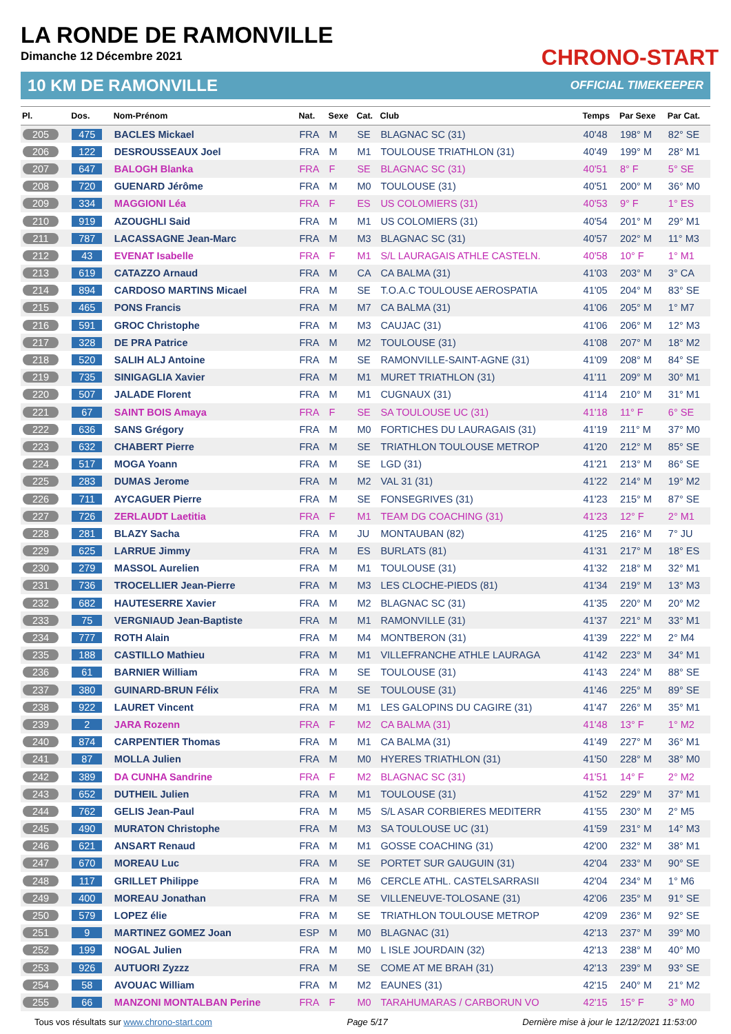LA RONDE DE RAMONVILLE
Dimanche 12 Décembre 2021
CHRONO-START
10 KM DE RAMONVILLE OFFICIAL TIMEKEEPER
| Pl. | Dos. | Nom-Prénom | Nat. | Sexe | Cat. | Club | Temps | Par Sexe | Par Cat. |
| --- | --- | --- | --- | --- | --- | --- | --- | --- | --- |
| 205 | 475 | BACLES Mickael | FRA | M | SE | BLAGNAC SC (31) | 40'48 | 198° M | 82° SE |
| 206 | 122 | DESROUSSEAUX Joel | FRA | M | M1 | TOULOUSE TRIATHLON (31) | 40'49 | 199° M | 28° M1 |
| 207 | 647 | BALOGH Blanka | FRA | F | SE | BLAGNAC SC (31) | 40'51 | 8° F | 5° SE |
| 208 | 720 | GUENARD Jérôme | FRA | M | M0 | TOULOUSE (31) | 40'51 | 200° M | 36° M0 |
| 209 | 334 | MAGGIONI Léa | FRA | F | ES | US COLOMIERS (31) | 40'53 | 9° F | 1° ES |
| 210 | 919 | AZOUGHLI Said | FRA | M | M1 | US COLOMIERS (31) | 40'54 | 201° M | 29° M1 |
| 211 | 787 | LACASSAGNE Jean-Marc | FRA | M | M3 | BLAGNAC SC (31) | 40'57 | 202° M | 11° M3 |
| 212 | 43 | EVENAT Isabelle | FRA | F | M1 | S/L LAURAGAIS ATHLE CASTELN. | 40'58 | 10° F | 1° M1 |
| 213 | 619 | CATAZZO Arnaud | FRA | M | CA | CA BALMA (31) | 41'03 | 203° M | 3° CA |
| 214 | 894 | CARDOSO MARTINS Micael | FRA | M | SE | T.O.A.C TOULOUSE AEROSPATIA | 41'05 | 204° M | 83° SE |
| 215 | 465 | PONS Francis | FRA | M | M7 | CA BALMA (31) | 41'06 | 205° M | 1° M7 |
| 216 | 591 | GROC Christophe | FRA | M | M3 | CAUJAC (31) | 41'06 | 206° M | 12° M3 |
| 217 | 328 | DE PRA Patrice | FRA | M | M2 | TOULOUSE (31) | 41'08 | 207° M | 18° M2 |
| 218 | 520 | SALIH ALJ Antoine | FRA | M | SE | RAMONVILLE-SAINT-AGNE (31) | 41'09 | 208° M | 84° SE |
| 219 | 735 | SINIGAGLIA Xavier | FRA | M | M1 | MURET TRIATHLON (31) | 41'11 | 209° M | 30° M1 |
| 220 | 507 | JALADE Florent | FRA | M | M1 | CUGNAUX (31) | 41'14 | 210° M | 31° M1 |
| 221 | 67 | SAINT BOIS Amaya | FRA | F | SE | SA TOULOUSE UC (31) | 41'18 | 11° F | 6° SE |
| 222 | 636 | SANS Grégory | FRA | M | M0 | FORTICHES DU LAURAGAIS (31) | 41'19 | 211° M | 37° M0 |
| 223 | 632 | CHABERT Pierre | FRA | M | SE | TRIATHLON TOULOUSE METROP | 41'20 | 212° M | 85° SE |
| 224 | 517 | MOGA Yoann | FRA | M | SE | LGD (31) | 41'21 | 213° M | 86° SE |
| 225 | 283 | DUMAS Jerome | FRA | M | M2 | VAL 31 (31) | 41'22 | 214° M | 19° M2 |
| 226 | 711 | AYCAGUER Pierre | FRA | M | SE | FONSEGRIVES (31) | 41'23 | 215° M | 87° SE |
| 227 | 726 | ZERLAUDT Laetitia | FRA | F | M1 | TEAM DG COACHING (31) | 41'23 | 12° F | 2° M1 |
| 228 | 281 | BLAZY Sacha | FRA | M | JU | MONTAUBAN (82) | 41'25 | 216° M | 7° JU |
| 229 | 625 | LARRUE Jimmy | FRA | M | ES | BURLATS (81) | 41'31 | 217° M | 18° ES |
| 230 | 279 | MASSOL Aurelien | FRA | M | M1 | TOULOUSE (31) | 41'32 | 218° M | 32° M1 |
| 231 | 736 | TROCELLIER Jean-Pierre | FRA | M | M3 | LES CLOCHE-PIEDS (81) | 41'34 | 219° M | 13° M3 |
| 232 | 682 | HAUTESERRE Xavier | FRA | M | M2 | BLAGNAC SC (31) | 41'35 | 220° M | 20° M2 |
| 233 | 75 | VERGNIAUD Jean-Baptiste | FRA | M | M1 | RAMONVILLE (31) | 41'37 | 221° M | 33° M1 |
| 234 | 777 | ROTH Alain | FRA | M | M4 | MONTBERON (31) | 41'39 | 222° M | 2° M4 |
| 235 | 188 | CASTILLO Mathieu | FRA | M | M1 | VILLEFRANCHE ATHLE LAURAGA | 41'42 | 223° M | 34° M1 |
| 236 | 61 | BARNIER William | FRA | M | SE | TOULOUSE (31) | 41'43 | 224° M | 88° SE |
| 237 | 380 | GUINARD-BRUN Félix | FRA | M | SE | TOULOUSE (31) | 41'46 | 225° M | 89° SE |
| 238 | 922 | LAURET Vincent | FRA | M | M1 | LES GALOPINS DU CAGIRE (31) | 41'47 | 226° M | 35° M1 |
| 239 | 2 | JARA Rozenn | FRA | F | M2 | CA BALMA (31) | 41'48 | 13° F | 1° M2 |
| 240 | 874 | CARPENTIER Thomas | FRA | M | M1 | CA BALMA (31) | 41'49 | 227° M | 36° M1 |
| 241 | 87 | MOLLA Julien | FRA | M | M0 | HYERES TRIATHLON (31) | 41'50 | 228° M | 38° M0 |
| 242 | 389 | DA CUNHA Sandrine | FRA | F | M2 | BLAGNAC SC (31) | 41'51 | 14° F | 2° M2 |
| 243 | 652 | DUTHEIL Julien | FRA | M | M1 | TOULOUSE (31) | 41'52 | 229° M | 37° M1 |
| 244 | 762 | GELIS Jean-Paul | FRA | M | M5 | S/L ASAR CORBIERES MEDITERR | 41'55 | 230° M | 2° M5 |
| 245 | 490 | MURATON Christophe | FRA | M | M3 | SA TOULOUSE UC (31) | 41'59 | 231° M | 14° M3 |
| 246 | 621 | ANSART Renaud | FRA | M | M1 | GOSSE COACHING (31) | 42'00 | 232° M | 38° M1 |
| 247 | 670 | MOREAU Luc | FRA | M | SE | PORTET SUR GAUGUIN (31) | 42'04 | 233° M | 90° SE |
| 248 | 117 | GRILLET Philippe | FRA | M | M6 | CERCLE ATHL. CASTELSARRASII | 42'04 | 234° M | 1° M6 |
| 249 | 400 | MOREAU Jonathan | FRA | M | SE | VILLENEUVE-TOLOSANE (31) | 42'06 | 235° M | 91° SE |
| 250 | 579 | LOPEZ élie | FRA | M | SE | TRIATHLON TOULOUSE METROP | 42'09 | 236° M | 92° SE |
| 251 | 9 | MARTINEZ GOMEZ Joan | ESP | M | M0 | BLAGNAC (31) | 42'13 | 237° M | 39° M0 |
| 252 | 199 | NOGAL Julien | FRA | M | M0 | L ISLE JOURDAIN (32) | 42'13 | 238° M | 40° M0 |
| 253 | 926 | AUTUORI Zyzzz | FRA | M | SE | COME AT ME BRAH (31) | 42'13 | 239° M | 93° SE |
| 254 | 58 | AVOUAC William | FRA | M | M2 | EAUNES (31) | 42'15 | 240° M | 21° M2 |
| 255 | 66 | MANZONI MONTALBAN Perine | FRA | F | M0 | TARAHUMARAS / CARBORUN VO | 42'15 | 15° F | 3° M0 |
Tous vos résultats sur www.chrono-start.com Page 5/17 Dernière mise à jour le 12/12/2021 11:53:00